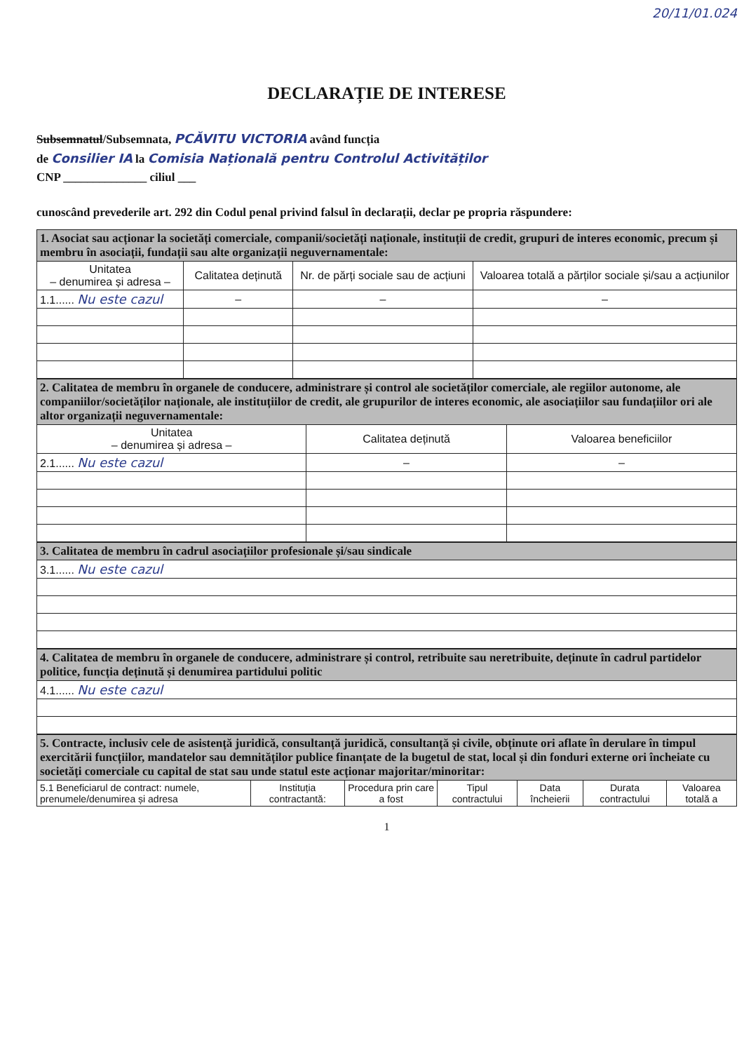20/11/01.024
DECLARAȚIE DE INTERESE
Subsemnatul/Subsemnata, PCĂVITU VICTORIA având funcția
de Consilier IA la Comisia Națională pentru Controlul Activităților
CNP ______________ ciliul ___
cunoscând prevederile art. 292 din Codul penal privind falsul în declarații, declar pe propria răspundere:
| 1. Asociat sau acționar la societăți comerciale, companii/societăți naționale, instituții de credit, grupuri de interes economic, precum și membru în asociații, fundații sau alte organizații neguvernamentale: | | | |
| --- | --- | --- | --- |
| Unitatea – denumirea și adresa – | Calitatea deținută | Nr. de părți sociale sau de acțiuni | Valoarea totală a părților sociale și/sau a acțiunilor |
| 1.1...... Nu este cazul | – | – | – |
| 2. Calitatea de membru în organele de conducere, administrare și control ale societăților comerciale, ale regiilor autonome, ale companiilor/societăților naționale, ale instituțiilor de credit, ale grupurilor de interes economic, ale asociațiilor sau fundațiilor ori ale altor organizații neguvernamentale: | | |
| --- | --- | --- |
| Unitatea – denumirea și adresa – | Calitatea deținută | Valoarea beneficiilor |
| 2.1...... Nu este cazul | – | – |
| 3. Calitatea de membru în cadrul asociațiilor profesionale și/sau sindicale |
| --- |
| 3.1...... Nu este cazul |
| 4. Calitatea de membru în organele de conducere, administrare și control, retribuite sau neretribuite, deținute în cadrul partidelor politice, funcția deținută și denumirea partidului politic |
| --- |
| 4.1...... Nu este cazul |
| 5. Contracte, inclusiv cele de asistență juridică, consultanță juridică, consultanță și civile, obținute ori aflate în derulare în timpul exercitării funcțiilor, mandatelor sau demnităților publice finanțate de la bugetul de stat, local și din fonduri externe ori încheiate cu societăți comerciale cu capital de stat sau unde statul este acționar majoritar/minoritar: | | | | | | |
| --- | --- | --- | --- | --- | --- | --- |
| 5.1 Beneficiarul de contract: numele, prenumele/denumirea și adresa | Instituția contractantă: | Procedura prin care a fost | Tipul contractului | Data încheierii | Durata contractului | Valoarea totală a |
1